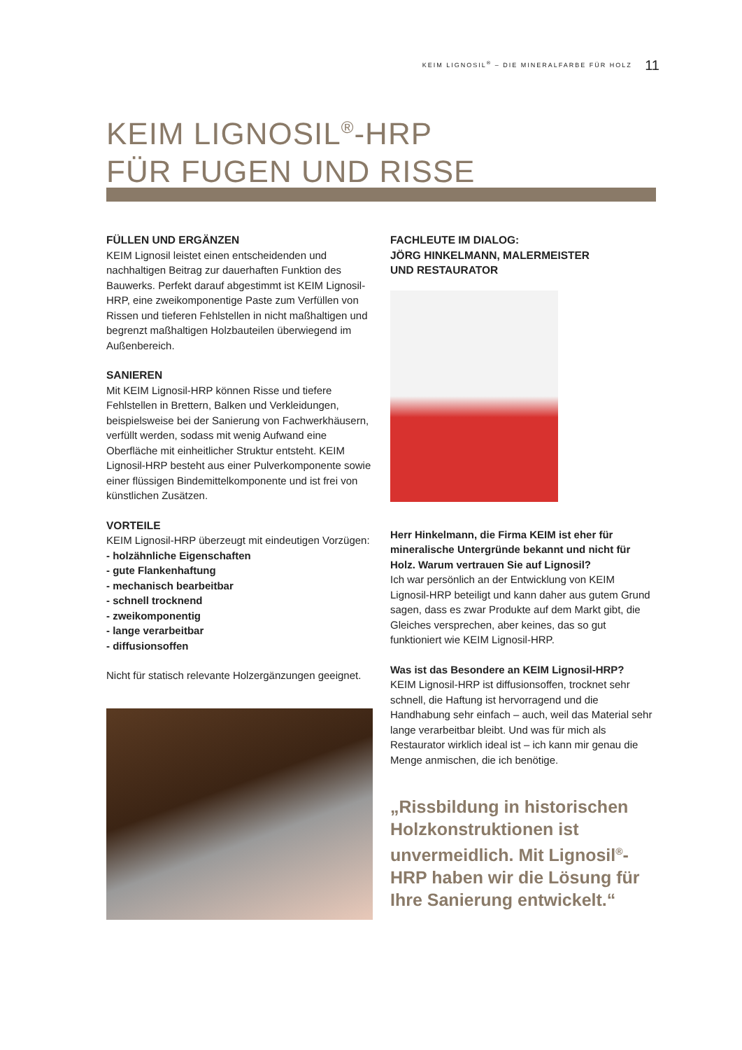KEIM LIGNOSIL<sup>®</sup> – DIE MINERALFARBE FÜR HOLZ 11
KEIM LIGNOSIL<sup>®</sup>-HRP
FÜR FUGEN UND RISSE
FÜLLEN UND ERGÄNZEN
KEIM Lignosil leistet einen entscheidenden und nachhaltigen Beitrag zur dauerhaften Funktion des Bauwerks. Perfekt darauf abgestimmt ist KEIM Lignosil-HRP, eine zweikomponentige Paste zum Verfüllen von Rissen und tieferen Fehlstellen in nicht maßhaltigen und begrenzt maßhaltigen Holzbauteilen überwiegend im Außenbereich.
SANIEREN
Mit KEIM Lignosil-HRP können Risse und tiefere Fehlstellen in Brettern, Balken und Verkleidungen, beispielsweise bei der Sanierung von Fachwerkhäusern, verfüllt werden, sodass mit wenig Aufwand eine Oberfläche mit einheitlicher Struktur entsteht. KEIM Lignosil-HRP besteht aus einer Pulverkomponente sowie einer flüssigen Bindemittelkomponente und ist frei von künstlichen Zusätzen.
VORTEILE
KEIM Lignosil-HRP überzeugt mit eindeutigen Vorzügen:
- holzähnliche Eigenschaften
- gute Flankenhaftung
- mechanisch bearbeitbar
- schnell trocknend
- zweikomponentig
- lange verarbeitbar
- diffusionsoffen
Nicht für statisch relevante Holzergänzungen geeignet.
FACHLEUTE IM DIALOG:
JÖRG HINKELMANN, MALERMEISTER
UND RESTAURATOR
Herr Hinkelmann, die Firma KEIM ist eher für mineralische Untergründe bekannt und nicht für Holz. Warum vertrauen Sie auf Lignosil?
Ich war persönlich an der Entwicklung von KEIM Lignosil-HRP beteiligt und kann daher aus gutem Grund sagen, dass es zwar Produkte auf dem Markt gibt, die Gleiches versprechen, aber keines, das so gut funktioniert wie KEIM Lignosil-HRP.
Was ist das Besondere an KEIM Lignosil-HRP?
KEIM Lignosil-HRP ist diffusionsoffen, trocknet sehr schnell, die Haftung ist hervorragend und die Handhabung sehr einfach – auch, weil das Material sehr lange verarbeitbar bleibt. Und was für mich als Restaurator wirklich ideal ist – ich kann mir genau die Menge anmischen, die ich benötige.
„Rissbildung in historischen Holzkonstruktionen ist unvermeidlich. Mit Lignosil<sup>®</sup>-HRP haben wir die Lösung für Ihre Sanierung entwickelt.“